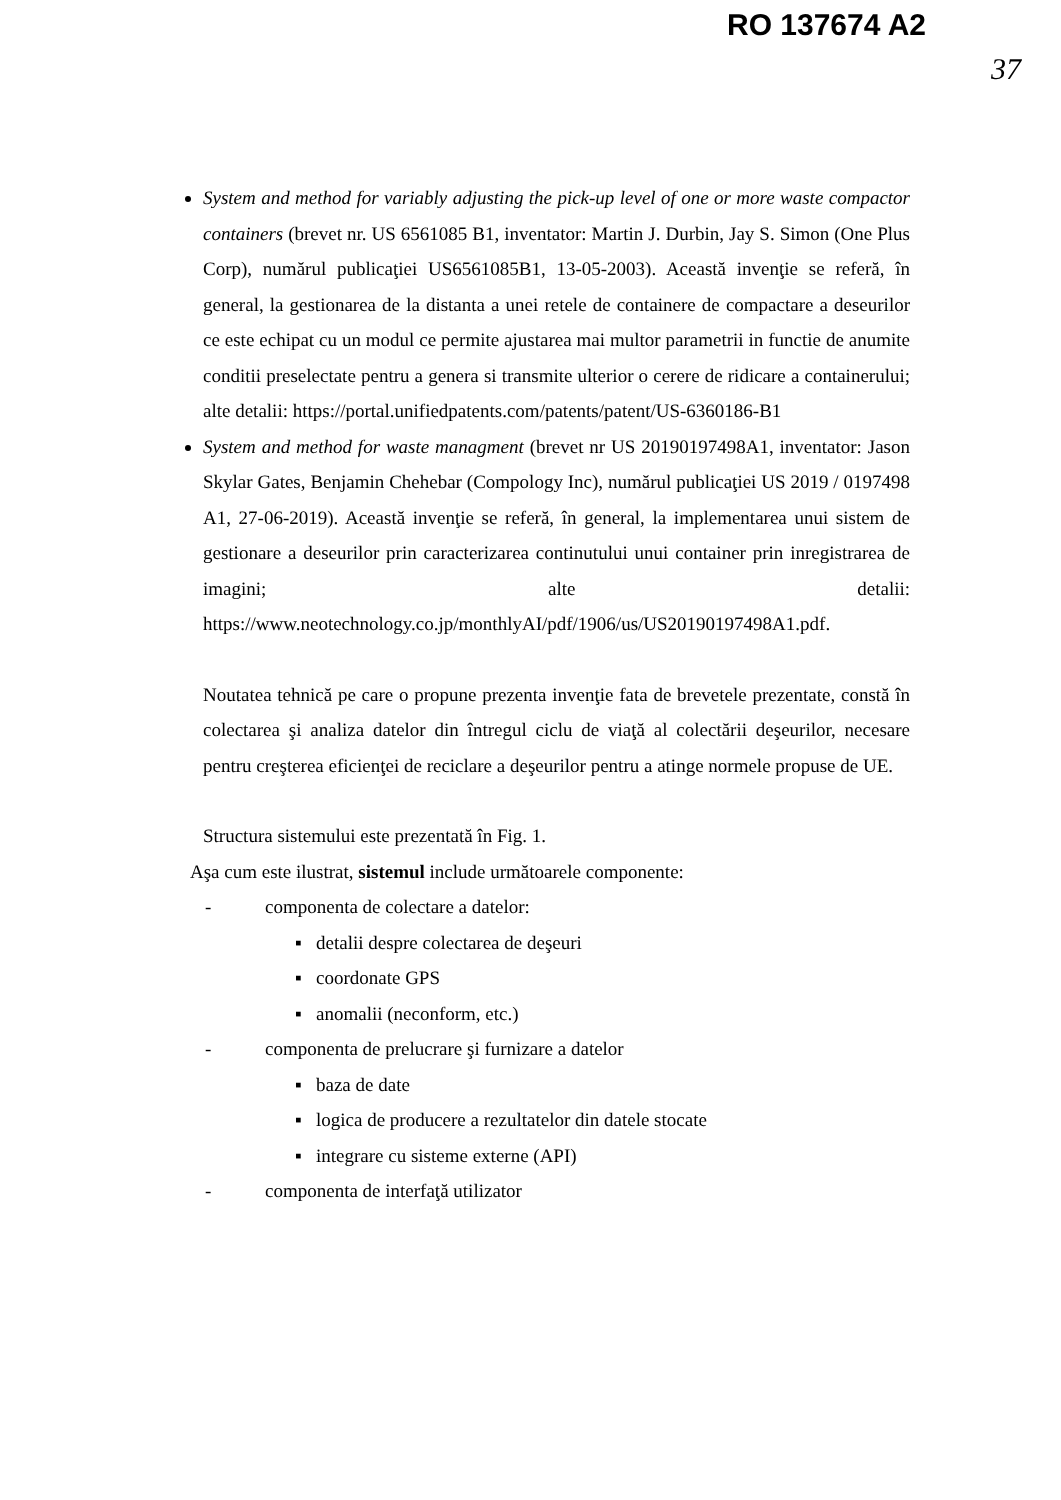RO 137674 A2
37
System and method for variably adjusting the pick-up level of one or more waste compactor containers (brevet nr. US 6561085 B1, inventator: Martin J. Durbin, Jay S. Simon (One Plus Corp), numărul publicaţiei US6561085B1, 13-05-2003). Această invenţie se referă, în general, la gestionarea de la distanta a unei retele de containere de compactare a deseurilor ce este echipat cu un modul ce permite ajustarea mai multor parametrii in functie de anumite conditii preselectate pentru a genera si transmite ulterior o cerere de ridicare a containerului; alte detalii: https://portal.unifiedpatents.com/patents/patent/US-6360186-B1
System and method for waste managment (brevet nr US 20190197498A1, inventator: Jason Skylar Gates, Benjamin Chehebar (Compology Inc), numărul publicaţiei US 2019 / 0197498 A1, 27-06-2019). Această invenţie se referă, în general, la implementarea unui sistem de gestionare a deseurilor prin caracterizarea continutului unui container prin inregistrarea de imagini; alte detalii: https://www.neotechnology.co.jp/monthlyAI/pdf/1906/us/US20190197498A1.pdf.
Noutatea tehnică pe care o propune prezenta invenţie fata de brevetele prezentate, constă în colectarea şi analiza datelor din întregul ciclu de viaţă al colectării deşeurilor, necesare pentru creşterea eficienţei de reciclare a deşeurilor pentru a atinge normele propuse de UE.
Structura sistemului este prezentată în Fig. 1.
Aşa cum este ilustrat, sistemul include următoarele componente:
- componenta de colectare a datelor:
▪ detalii despre colectarea de deşeuri
▪ coordonate GPS
▪ anomalii (neconform, etc.)
- componenta de prelucrare şi furnizare a datelor
▪ baza de date
▪ logica de producere a rezultatelor din datele stocate
▪ integrare cu sisteme externe (API)
- componenta de interfaţă utilizator